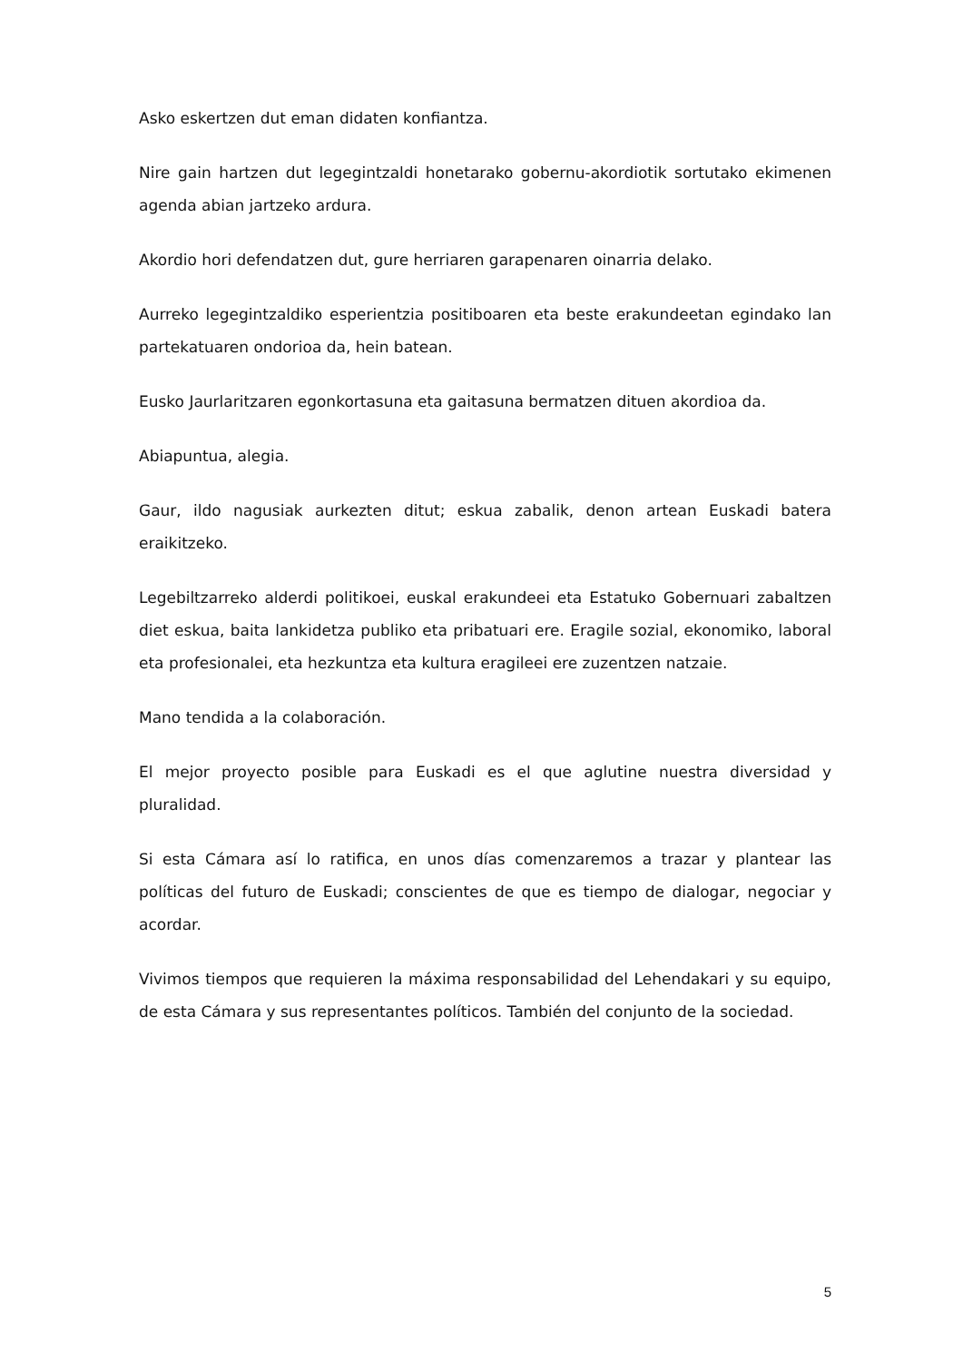Asko eskertzen dut eman didaten konfiantza.
Nire gain hartzen dut legegintzaldi honetarako gobernu-akordiotik sortutako ekimenen agenda abian jartzeko ardura.
Akordio hori defendatzen dut, gure herriaren garapenaren oinarria delako.
Aurreko legegintzaldiko esperientzia positiboaren eta beste erakundeetan egindako lan partekatuaren ondorioa da, hein batean.
Eusko Jaurlaritzaren egonkortasuna eta gaitasuna bermatzen dituen akordioa da.
Abiapuntua, alegia.
Gaur, ildo nagusiak aurkezten ditut; eskua zabalik, denon artean Euskadi batera eraikitzeko.
Legebiltzarreko alderdi politikoei, euskal erakundeei eta Estatuko Gobernuari zabaltzen diet eskua, baita lankidetza publiko eta pribatuari ere. Eragile sozial, ekonomiko, laboral eta profesionalei, eta hezkuntza eta kultura eragileei ere zuzentzen natzaie.
Mano tendida a la colaboración.
El mejor proyecto posible para Euskadi es el que aglutine nuestra diversidad y pluralidad.
Si esta Cámara así lo ratifica, en unos días comenzaremos a trazar y plantear las políticas del futuro de Euskadi; conscientes de que es tiempo de dialogar, negociar y acordar.
Vivimos tiempos que requieren la máxima responsabilidad del Lehendakari y su equipo, de esta Cámara y sus representantes políticos. También del conjunto de la sociedad.
5